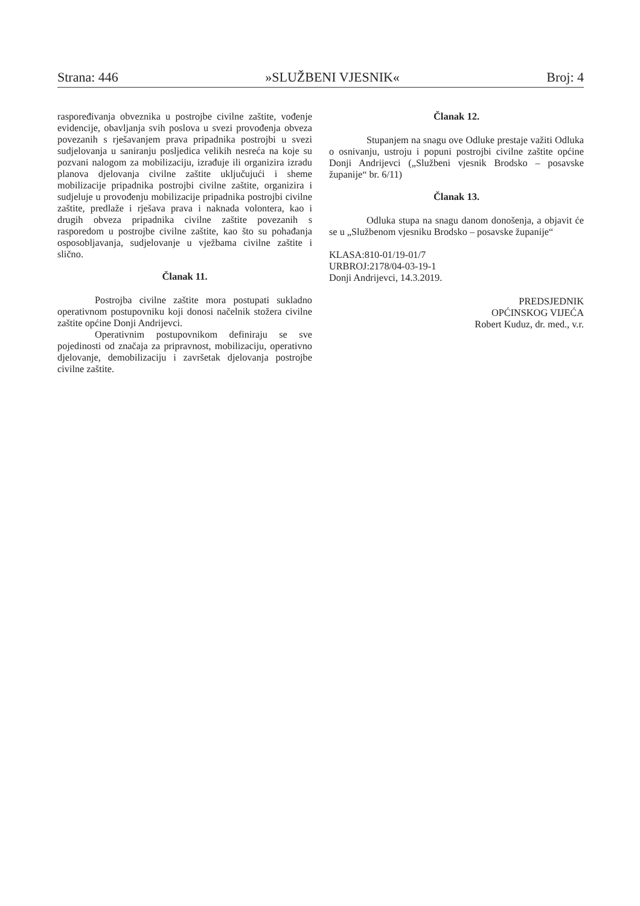Strana: 446 »SLUŽBENI VJESNIK« Broj: 4
raspoređivanja obveznika u postrojbe civilne zaštite, vođenje evidencije, obavljanja svih poslova u svezi provođenja obveza povezanih s rješavanjem prava pripadnika postrojbi u svezi sudjelovanja u saniranju posljedica velikih nesreća na koje su pozvani nalogom za mobilizaciju, izrađuje ili organizira izradu planova djelovanja civilne zaštite uključujući i sheme mobilizacije pripadnika postrojbi civilne zaštite, organizira i sudjeluje u provođenju mobilizacije pripadnika postrojbi civilne zaštite, predlaže i rješava prava i naknada volontera, kao i drugih obveza pripadnika civilne zaštite povezanih s rasporedom u postrojbe civilne zaštite, kao što su pohađanja osposobljavanja, sudjelovanje u vježbama civilne zaštite i slično.
Članak 11.
Postrojba civilne zaštite mora postupati sukladno operativnom postupovniku koji donosi načelnik stožera civilne zaštite općine Donji Andrijevci.
Operativnim postupovnikom definiraju se sve pojedinosti od značaja za pripravnost, mobilizaciju, operativno djelovanje, demobilizaciju i završetak djelovanja postrojbe civilne zaštite.
Članak 12.
Stupanjem na snagu ove Odluke prestaje važiti Odluka o osnivanju, ustroju i popuni postrojbi civilne zaštite općine Donji Andrijevci („Službeni vjesnik Brodsko – posavske županije“ br. 6/11)
Članak 13.
Odluka stupa na snagu danom donošenja, a objavit će se u „Službenom vjesniku Brodsko – posavske županije“
KLASA:810-01/19-01/7
URBROJ:2178/04-03-19-1
Donji Andrijevci, 14.3.2019.
PREDSJEDNIK
OPĆINSKOG VIJEĆA
Robert Kuduz, dr. med., v.r.